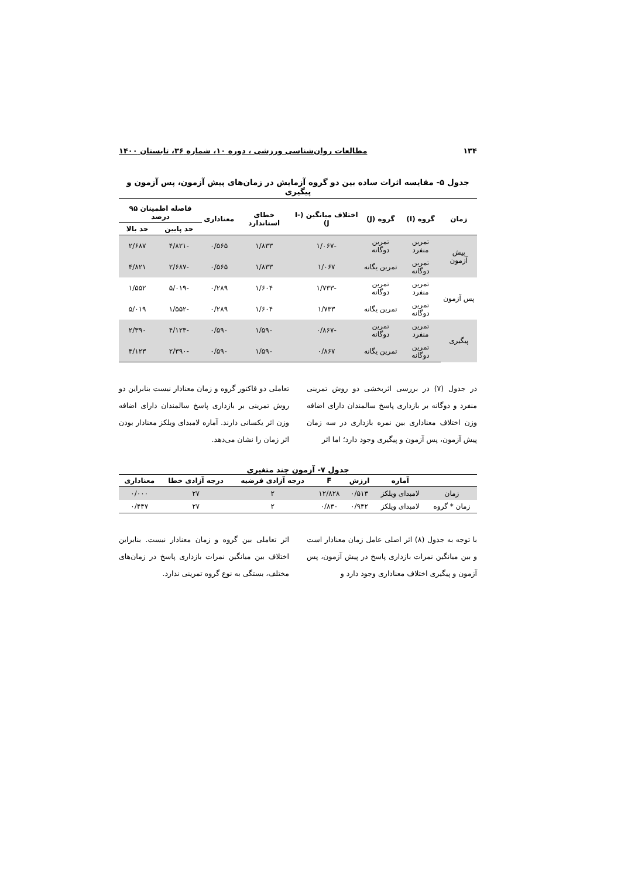۱۳۴ مطالعات روان‌شناسی ورزشی ، دوره ۱۰، شماره ۳۶، تابستان ۱۴۰۰
جدول ۵- مقایسه اثرات ساده بین دو گروه آزمایش در زمان‌های پیش آزمون، پس آزمون و پیگیری
| زمان | گروه (I) | گروه (J) | اختلاف میانگین (I-J) | خطای استاندارد | معناداری | فاصله اطمینان ۹۵ درصد | |
| --- | --- | --- | --- | --- | --- | --- | --- |
| | | | | | | حد پایین | حد بالا |
| پیش آزمون | تمرین منفرد | تمرین دوگانه | -۱/۰۶۷ | ۱/۸۳۳ | ۰/۵۶۵ | -۴/۸۲۱ | ۲/۶۸۷ |
| | تمرین دوگانه | تمرین یگانه | ۱/۰۶۷ | ۱/۸۳۳ | ۰/۵۶۵ | -۲/۶۸۷ | ۴/۸۲۱ |
| پس آزمون | تمرین منفرد | تمرین دوگانه | -۱/۷۳۳ | ۱/۶۰۴ | ۰/۲۸۹ | -۵/۰۱۹ | ۱/۵۵۲ |
| | تمرین دوگانه | تمرین یگانه | ۱/۷۳۳ | ۱/۶۰۴ | ۰/۲۸۹ | -۱/۵۵۲ | ۵/۰۱۹ |
| پیگیری | تمرین منفرد | تمرین دوگانه | -۰/۸۶۷ | ۱/۵۹۰ | ۰/۵۹۰ | -۴/۱۲۳ | ۲/۳۹۰ |
| | تمرین دوگانه | تمرین یگانه | ۰/۸۶۷ | ۱/۵۹۰ | ۰/۵۹۰ | -۲/۳۹۰ | ۴/۱۲۳ |
در جدول (۷) در بررسی اثربخشی دو روش تمرینی منفرد و دوگانه بر بازداری پاسخ سالمندان دارای اضافه وزن اختلاف معناداری بین نمره بازداری در سه زمان پیش آزمون، پس آزمون و پیگیری وجود دارد؛ اما اثر
تعاملی دو فاکتور گروه و زمان معنادار نیست بنابراین دو روش تمرینی بر بازداری پاسخ سالمندان دارای اضافه وزن اثر یکسانی دارند. آماره لامبدای ویلکز معنادار بودن اثر زمان را نشان می‌دهد.
جدول ۷- آزمون چند متغیری
| | آماره | ارزش | F | درجه آزادی فرضیه | درجه آزادی خطا | معناداری |
| --- | --- | --- | --- | --- | --- | --- |
| زمان | لامبدای ویلکز | ۰/۵۱۳ | ۱۲/۸۲۸ | ۲ | ۲۷ | ۰/۰۰۰ |
| زمان * گروه | لامبدای ویلکز | ۰/۹۴۲ | ۰/۸۳۰ | ۲ | ۲۷ | ۰/۴۴۷ |
با توجه به جدول (۸) اثر اصلی عامل زمان معنادار است و بین میانگین نمرات بازداری پاسخ در پیش آزمون، پس آزمون و پیگیری اختلاف معناداری وجود دارد و
اثر تعاملی بین گروه و زمان معنادار نیست. بنابراین اختلاف بین میانگین نمرات بازداری پاسخ در زمان‌های مختلف، بستگی به نوع گروه تمرینی ندارد.